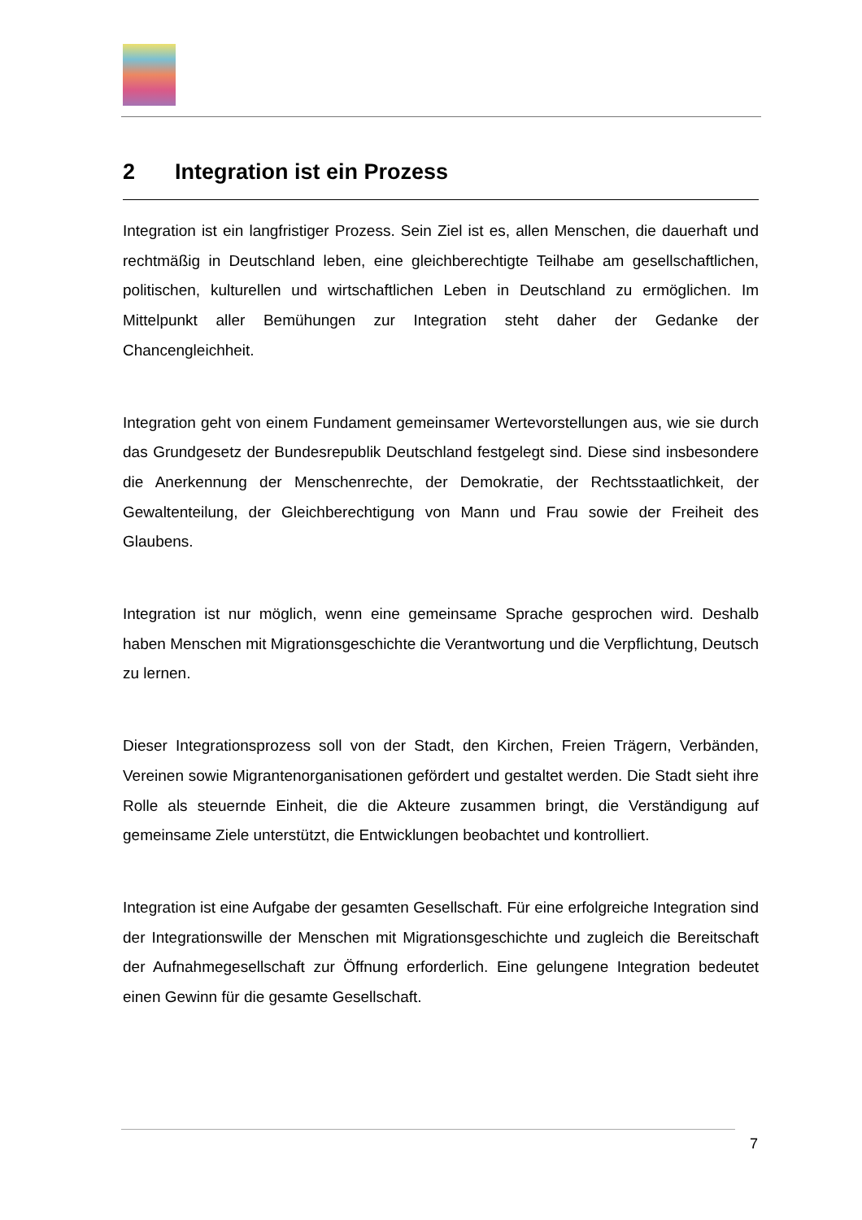2 Integration ist ein Prozess
Integration ist ein langfristiger Prozess. Sein Ziel ist es, allen Menschen, die dauerhaft und rechtmäßig in Deutschland leben, eine gleichberechtigte Teilhabe am gesellschaftlichen, politischen, kulturellen und wirtschaftlichen Leben in Deutschland zu ermöglichen. Im Mittelpunkt aller Bemühungen zur Integration steht daher der Gedanke der Chancengleichheit.
Integration geht von einem Fundament gemeinsamer Wertevorstellungen aus, wie sie durch das Grundgesetz der Bundesrepublik Deutschland festgelegt sind. Diese sind insbesondere die Anerkennung der Menschenrechte, der Demokratie, der Rechtsstaatlichkeit, der Gewaltenteilung, der Gleichberechtigung von Mann und Frau sowie der Freiheit des Glaubens.
Integration ist nur möglich, wenn eine gemeinsame Sprache gesprochen wird. Deshalb haben Menschen mit Migrationsgeschichte die Verantwortung und die Verpflichtung, Deutsch zu lernen.
Dieser Integrationsprozess soll von der Stadt, den Kirchen, Freien Trägern, Verbänden, Vereinen sowie Migrantenorganisationen gefördert und gestaltet werden. Die Stadt sieht ihre Rolle als steuernde Einheit, die die Akteure zusammen bringt, die Verständigung auf gemeinsame Ziele unterstützt, die Entwicklungen beobachtet und kontrolliert.
Integration ist eine Aufgabe der gesamten Gesellschaft. Für eine erfolgreiche Integration sind der Integrationswille der Menschen mit Migrationsgeschichte und zugleich die Bereitschaft der Aufnahmegesellschaft zur Öffnung erforderlich. Eine gelungene Integration bedeutet einen Gewinn für die gesamte Gesellschaft.
7